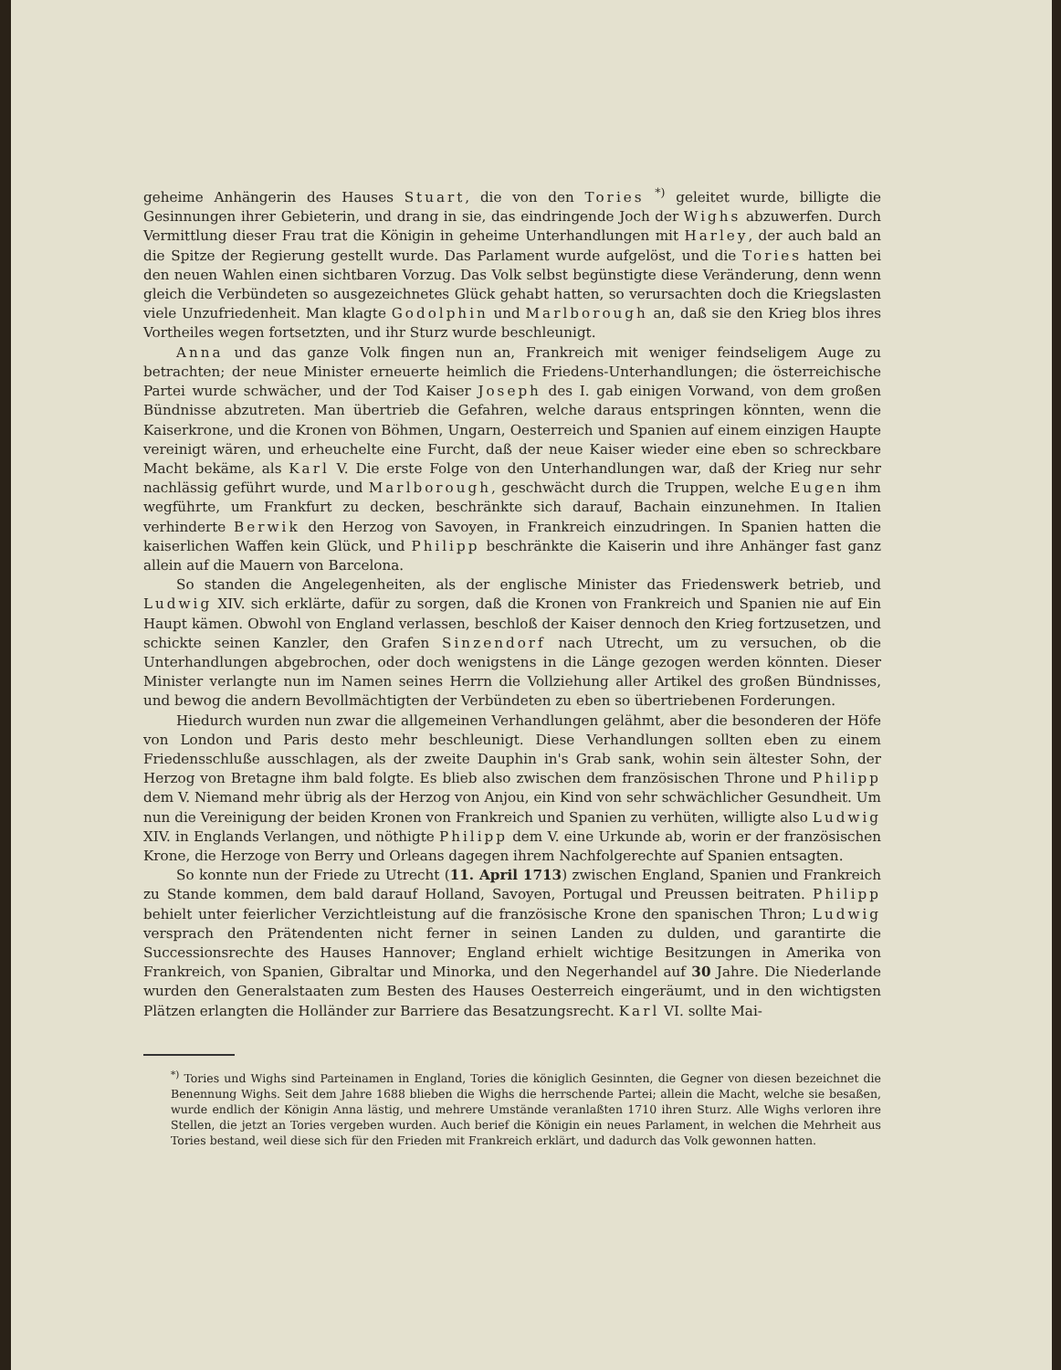geheime Anhängerin des Hauses Stuart, die von den Tories <sup>*)</sup> geleitet wurde, billigte die Gesinnungen ihrer Gebieterin, und drang in sie, das eindringende Joch der Wighs abzuwerfen. Durch Vermittlung dieser Frau trat die Königin in geheime Unterhandlungen mit Harley, der auch bald an die Spitze der Regierung gestellt wurde. Das Parlament wurde aufgelöst, und die Tories hatten bei den neuen Wahlen einen sichtbaren Vorzug. Das Volk selbst begünstigte diese Veränderung, denn wenn gleich die Verbündeten so ausgezeichnetes Glück gehabt hatten, so verursachten doch die Kriegslasten viele Unzufriedenheit. Man klagte Godolphin und Marlborough an, daß sie den Krieg blos ihres Vortheiles wegen fortsetzten, und ihr Sturz wurde beschleunigt.
Anna und das ganze Volk fingen nun an, Frankreich mit weniger feindseligem Auge zu betrachten; der neue Minister erneuerte heimlich die Friedens-Unterhandlungen; die österreichische Partei wurde schwächer, und der Tod Kaiser Joseph des I. gab einigen Vorwand, von dem großen Bündnisse abzutreten. Man übertrieb die Gefahren, welche daraus entspringen könnten, wenn die Kaiserkrone, und die Kronen von Böhmen, Ungarn, Oesterreich und Spanien auf einem einzigen Haupte vereinigt wären, und erheuchelte eine Furcht, daß der neue Kaiser wieder eine eben so schreckbare Macht bekäme, als Karl V. Die erste Folge von den Unterhandlungen war, daß der Krieg nur sehr nachlässig geführt wurde, und Marlborough, geschwächt durch die Truppen, welche Eugen ihm wegführte, um Frankfurt zu decken, beschränkte sich darauf, Bachain einzunehmen. In Italien verhinderte Berwik den Herzog von Savoyen, in Frankreich einzudringen. In Spanien hatten die kaiserlichen Waffen kein Glück, und Philipp beschränkte die Kaiserin und ihre Anhänger fast ganz allein auf die Mauern von Barcelona.
So standen die Angelegenheiten, als der englische Minister das Friedenswerk betrieb, und Ludwig XIV. sich erklärte, dafür zu sorgen, daß die Kronen von Frankreich und Spanien nie auf Ein Haupt kämen. Obwohl von England verlassen, beschloß der Kaiser dennoch den Krieg fortzusetzen, und schickte seinen Kanzler, den Grafen Sinzendorf nach Utrecht, um zu versuchen, ob die Unterhandlungen abgebrochen, oder doch wenigstens in die Länge gezogen werden könnten. Dieser Minister verlangte nun im Namen seines Herrn die Vollziehung aller Artikel des großen Bündnisses, und bewog die andern Bevollmächtigten der Verbündeten zu eben so übertriebenen Forderungen.
Hiedurch wurden nun zwar die allgemeinen Verhandlungen gelähmt, aber die besonderen der Höfe von London und Paris desto mehr beschleunigt. Diese Verhandlungen sollten eben zu einem Friedensschluße ausschlagen, als der zweite Dauphin in's Grab sank, wohin sein ältester Sohn, der Herzog von Bretagne ihm bald folgte. Es blieb also zwischen dem französischen Throne und Philipp dem V. Niemand mehr übrig als der Herzog von Anjou, ein Kind von sehr schwächlicher Gesundheit. Um nun die Vereinigung der beiden Kronen von Frankreich und Spanien zu verhüten, willigte also Ludwig XIV. in Englands Verlangen, und nöthigte Philipp dem V. eine Urkunde ab, worin er der französischen Krone, die Herzoge von Berry und Orleans dagegen ihrem Nachfolgerechte auf Spanien entsagten.
So konnte nun der Friede zu Utrecht (11. April 1713) zwischen England, Spanien und Frankreich zu Stande kommen, dem bald darauf Holland, Savoyen, Portugal und Preussen beitraten. Philipp behielt unter feierlicher Verzichtleistung auf die französische Krone den spanischen Thron; Ludwig versprach den Prätendenten nicht ferner in seinen Landen zu dulden, und garantirte die Successionsrechte des Hauses Hannover; England erhielt wichtige Besitzungen in Amerika von Frankreich, von Spanien, Gibraltar und Minorka, und den Negerhandel auf 30 Jahre. Die Niederlande wurden den Generalstaaten zum Besten des Hauses Oesterreich eingeräumt, und in den wichtigsten Plätzen erlangten die Holländer zur Barriere das Besatzungsrecht. Karl VI. sollte Mai-
<sup>*)</sup> Tories und Wighs sind Parteinamen in England, Tories die königlich Gesinnten, die Gegner von diesen bezeichnet die Benennung Wighs. Seit dem Jahre 1688 blieben die Wighs die herrschende Partei; allein die Macht, welche sie besaßen, wurde endlich der Königin Anna lästig, und mehrere Umstände veranlaßten 1710 ihren Sturz. Alle Wighs verloren ihre Stellen, die jetzt an Tories vergeben wurden. Auch berief die Königin ein neues Parlament, in welchen die Mehrheit aus Tories bestand, weil diese sich für den Frieden mit Frankreich erklärt, und dadurch das Volk gewonnen hatten.